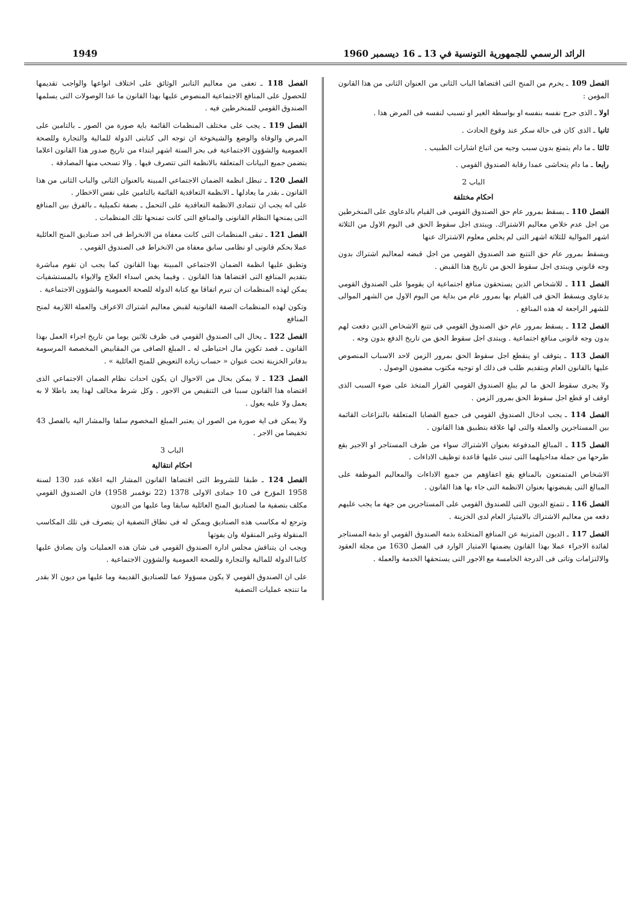1949 الرائد الرسمي للجمهورية التونسية في 13 ـ 16 ديسمبر 1960
الفصل 109 ـ يحرم من المنح التى اقتضاها الباب الثانى من العنوان الثانى من هذا القانون المؤمن :
اولا ـ الذى جرح نفسه بنفسه او بواسطة الغير او تسبب لنفسه فى المرض هذا .
ثانيا ـ الذى كان فى حالة سكر عند وقوع الحادث .
ثالثا ـ ما دام يتمتع بدون سبب وجيه من اتباع اشارات الطبيب .
رابعا ـ ما دام يتحاشى عمدا رقابة الصندوق القومي .
الباب 2
احكام مختلفة
الفصل 110 ـ يسقط بمرور عام حق الصندوق القومي فى القيام بالدعاوى على المنخرطين من اجل عدم خلاص معاليم الاشتراك. ويبتدى اجل سقوط الحق فى اليوم الاول من الثلاثة اشهر الموالية للثلاثة اشهر التى لم يخلص معلوم الاشتراك عنها
ويسقط بمرور عام حق التتبع ضد الصندوق القومي من اجل قبضه لمعاليم اشتراك بدون وجه قانوني ويبتدى اجل سقوط الحق من تاريخ هذا القبض .
الفصل 111 ـ للاشخاص الذين يستحقون منافع اجتماعية ان يقوموا على الصندوق القومي بدعاوى ويسقط الحق فى القيام بها بمرور عام من بداية من اليوم الاول من الشهر الموالى للشهر الراجعة له هذه المنافع .
الفصل 112 ـ يسقط بمرور عام حق الصندوق القومي فى تتبع الاشخاص الذين دفعت لهم بدون وجه قانونى منافع اجتماعية . ويبتدى اجل سقوط الحق من تاريخ الدفع بدون وجه .
الفصل 113 ـ يتوقف او ينقطع اجل سقوط الحق بمرور الزمن لاحد الاسباب المنصوص عليها بالقانون العام وبتقديم طلب فى ذلك او توجيه مكتوب مضمون الوصول .
ولا يجرى سقوط الحق ما لم يبلغ الصندوق القومي القرار المتخذ على ضوء السبب الذى اوقف او قطع اجل سقوط الحق بمرور الزمن .
الفصل 114 ـ يجب ادخال الصندوق القومي فى جميع القضايا المتعلقة بالنزاعات القائمة بين المستاجرين والعملة والتى لها علاقة بتطبيق هذا القانون .
الفصل 115 ـ المبالغ المدفوعة بعنوان الاشتراك سواء من طرف المستاجر او الاجير يقع طرحها من جملة مداخيلهما التى تبنى عليها قاعدة توظيف الاداءات .
الاشخاص المتمتعون بالمنافع يقع اعفاؤهم من جميع الاداءات والمعاليم الموظفة على المبالغ التى يقبضونها بعنوان الانظمة التى جاء بها هذا القانون .
الفصل 116 ـ تتمتع الديون التى للصندوق القومي على المستاجرين من جهة ما يجب عليهم دفعه من معاليم الاشتراك بالامتياز العام لدى الخزينة .
الفصل 117 ـ الديون المترتبة عن المنافع المتخلدة بذمة الصندوق القومي او بذمة المستاجر لفائدة الاجراء عملا بهذا القانون يضمنها الامتياز الوارد فى الفصل 1630 من مجلة العقود والالتزامات وتاتى فى الدرجة الخامسة مع الاجور التى يستحقها الخدمة والعملة .
الفصل 118 ـ تعفى من معاليم التانبر الوثائق على اختلاف انواعها والواجب تقديمها للحصول على المنافع الاجتماعية المنصوص عليها بهذا القانون ما عدا الوصولات التى يسلمها الصندوق القومي للمنخرطين فيه .
الفصل 119 ـ يجب على مختلف المنظمات القائمة باية صورة من الصور ـ بالتامين على المرض والوفاة والوضع والشيخوخة ان توجه الى كتابتى الدولة للمالية والتجارة وللصحة العمومية والشؤون الاجتماعية فى بحر الستة اشهر ابتداء من تاريخ صدور هذا القانون اعلاما يتضمن جميع البيانات المتعلقة بالانظمة التى تتصرف فيها . والا تسحب منها المصادقة .
الفصل 120 ـ تبطل انظمة الضمان الاجتماعي المبينة بالعنوان الثانى والباب الثانى من هذا القانون ـ بقدر ما يعادلها ـ الانظمة التعاقدية القائمة بالتامين على نفس الاخطار .
على انه يجب ان تتمادى الانظمة التعاقدية على التحمل ـ بصفة تكميلية ـ بالفرق بين المنافع التى يمنحها النظام القانونى والمنافع التى كانت تمنحها تلك المنظمات .
الفصل 121 ـ تبقى المنظمات التى كانت معفاة من الانخراط فى احد صناديق المنح العائلية عملا بحكم قانونى او نظامى سابق معفاة من الانخراط فى الصندوق القومي .
وتطبق عليها انظمة الضمان الاجتماعي المبينة بهذا القانون كما يجب ان تقوم مباشرة بتقديم المنافع التى اقتضاها هذا القانون . وفيما يخص اسداء العلاج والايواء بالمستشفيات يمكن لهذه المنظمات ان تبرم اتفاقا مع كتابة الدولة للصحة العمومية والشؤون الاجتماعية .
وتكون لهذه المنظمات الصفة القانونية لقبض معاليم اشتراك الاعراف والعملة اللازمة لمنح المنافع
الفصل 122 ـ يحال الى الصندوق القومي فى ظرف ثلاثين يوما من تاريخ اجراء العمل بهذا القانون ـ قصد تكوين مال احتياطى له ـ المبلغ الصافى من المقابيض المخصصة المرسومة بدفاتر الخزينة تحت عنوان « حساب زيادة التعويض للمنح العائلية » .
الفصل 123 ـ لا يمكن بحال من الاحوال ان يكون احداث نظام الضمان الاجتماعي الذى اقتضاه هذا القانون سببا فى التنقيص من الاجور . وكل شرط مخالف لهذا يعد باطلا لا به يعمل ولا عليه يعول .
ولا يمكن فى اية صورة من الصور ان يعتبر المبلغ المخصوم سلفا والمشار اليه بالفصل 43 تخفيضا من الاجر .
الباب 3
احكام انتقالية
الفصل 124 ـ طبقا للشروط التى اقتضاها القانون المشار اليه اعلاه عدد 130 لسنة 1958 المؤرخ فى 10 جمادى الاولى 1378 (22 نوفمبر 1958) فان الصندوق القومي مكلف بتصفية ما لصناديق المنح العائلية سابقا وما عليها من الديون
وترجع له مكاسب هذه الصناديق ويمكن له فى نطاق التصفية ان يتصرف فى تلك المكاسب المنقولة وغير المنقولة وان يفوتها
ويجب ان يتناقش مجلس ادارة الصندوق القومي فى شان هذه العمليات وان يصادق عليها كاتبا الدولة للمالية والتجارة وللصحة العمومية والشؤون الاجتماعية .
على ان الصندوق القومي لا يكون مسؤولا عما للصناديق القديمة وما عليها من ديون الا بقدر ما تنتجه عمليات التصفية